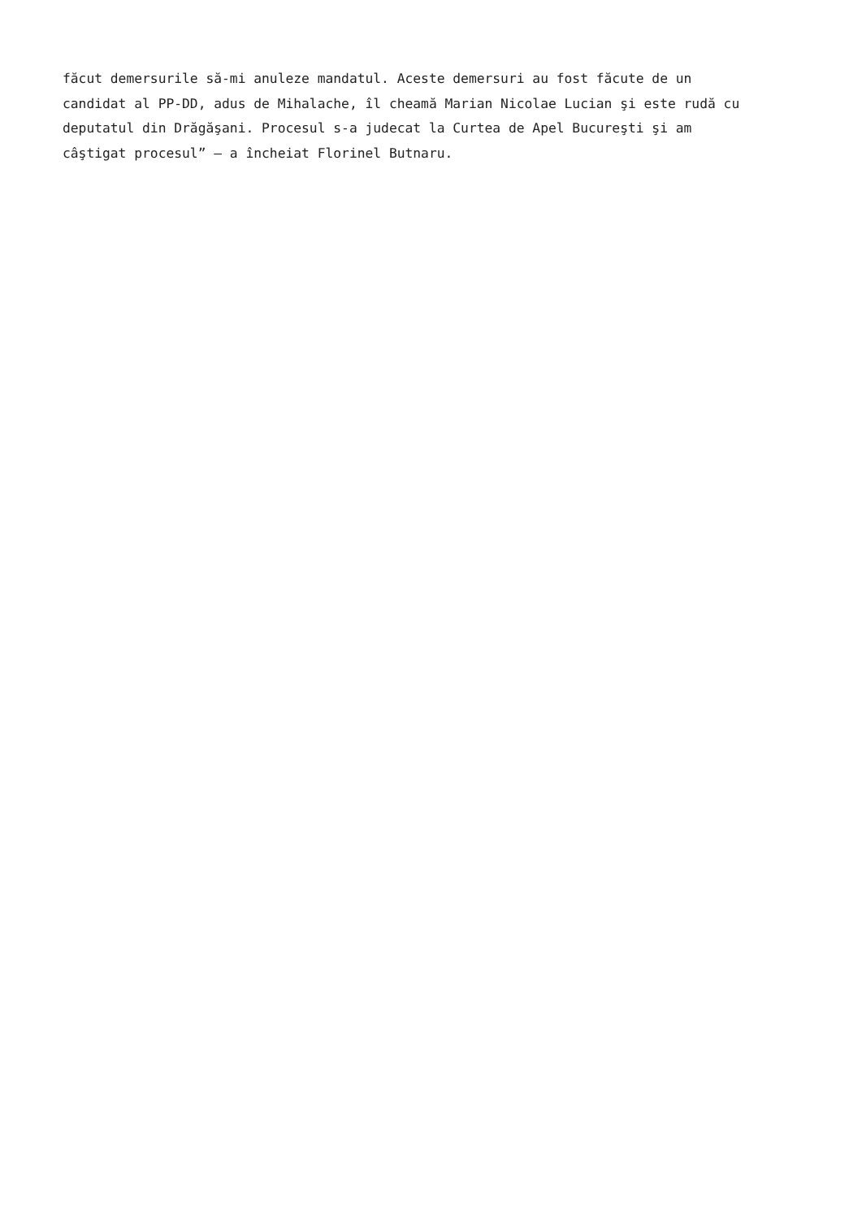făcut demersurile să-mi anuleze mandatul. Aceste demersuri au fost făcute de un
candidat al PP-DD, adus de Mihalache, îl cheamă Marian Nicolae Lucian şi este rudă cu
deputatul din Drăgăşani. Procesul s-a judecat la Curtea de Apel Bucureşti şi am
câştigat procesul” – a încheiat Florinel Butnaru.